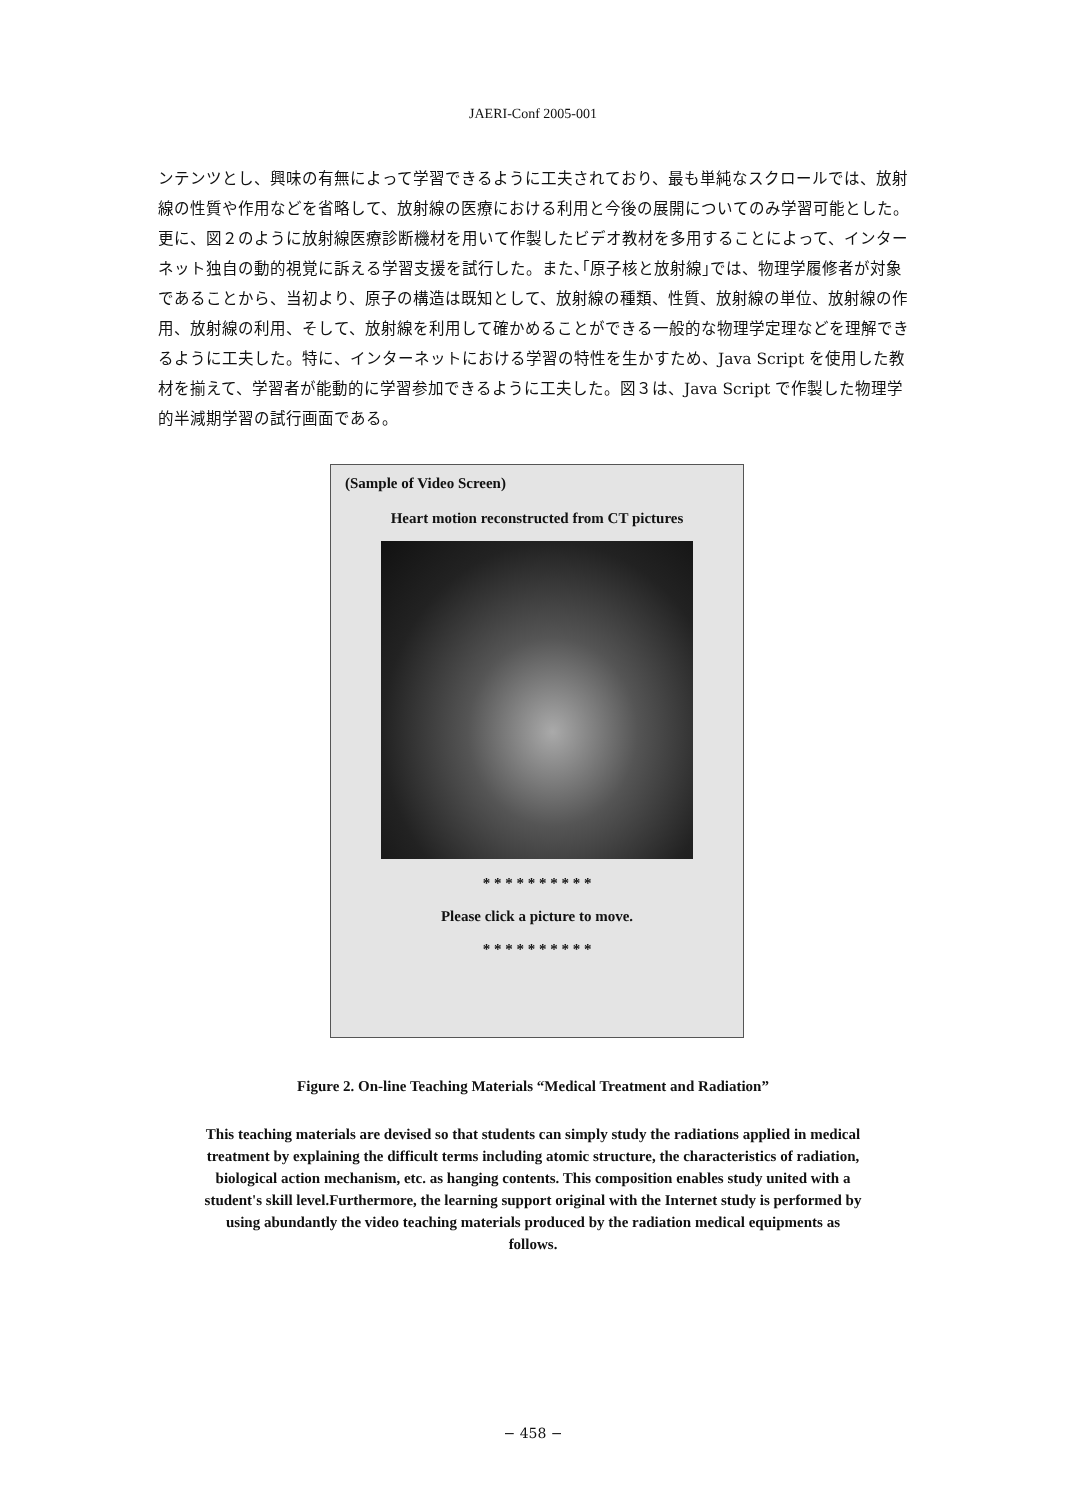JAERI-Conf 2005-001
ンテンツとし、興味の有無によって学習できるように工夫されており、最も単純なスクロールでは、放射線の性質や作用などを省略して、放射線の医療における利用と今後の展開についてのみ学習可能とした。更に、図２のように放射線医療診断機材を用いて作製したビデオ教材を多用することによって、インターネット独自の動的視覚に訴える学習支援を試行した。また､｢原子核と放射線｣では、物理学履修者が対象であることから、当初より、原子の構造は既知として、放射線の種類、性質、放射線の単位、放射線の作用、放射線の利用、そして、放射線を利用して確かめることができる一般的な物理学定理などを理解できるように工夫した。特に、インターネットにおける学習の特性を生かすため、Java Script を使用した教材を揃えて、学習者が能動的に学習参加できるように工夫した。図３は、Java Script で作製した物理学的半減期学習の試行画面である。
(Sample of Video Screen)
Heart motion reconstructed from CT pictures
* * * * * * * * * *
Please click a picture to move.
* * * * * * * * * *
Figure 2. On-line Teaching Materials “Medical Treatment and Radiation”
This teaching materials are devised so that students can simply study the radiations applied in medical treatment by explaining the difficult terms including atomic structure, the characteristics of radiation, biological action mechanism, etc. as hanging contents. This composition enables study united with a student's skill level.Furthermore, the learning support original with the Internet study is performed by using abundantly the video teaching materials produced by the radiation medical equipments as follows.
− 458 −